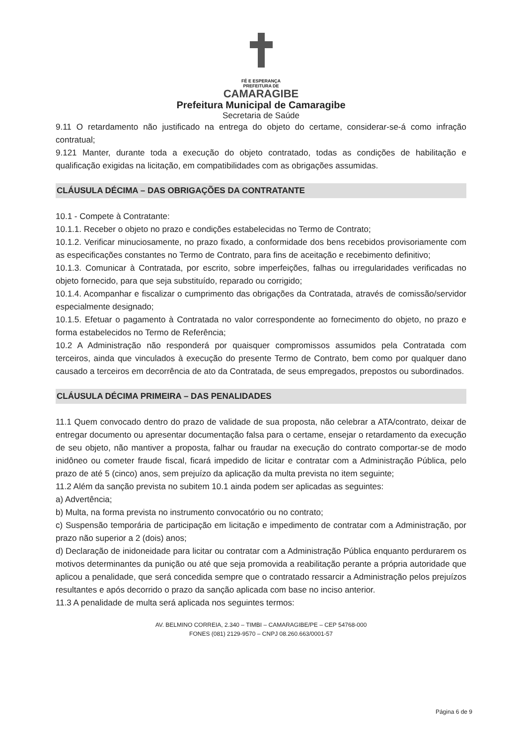FÉ E ESPERANÇA
PREFEITURA DE
CAMARAGIBE
Prefeitura Municipal de Camaragibe
Secretaria de Saúde
9.11 O retardamento não justificado na entrega do objeto do certame, considerar-se-á como infração contratual;
9.121 Manter, durante toda a execução do objeto contratado, todas as condições de habilitação e qualificação exigidas na licitação, em compatibilidades com as obrigações assumidas.
CLÁUSULA DÉCIMA – DAS OBRIGAÇÕES DA CONTRATANTE
10.1 - Compete à Contratante:
10.1.1. Receber o objeto no prazo e condições estabelecidas no Termo de Contrato;
10.1.2. Verificar minuciosamente, no prazo fixado, a conformidade dos bens recebidos provisoriamente com as especificações constantes no Termo de Contrato, para fins de aceitação e recebimento definitivo;
10.1.3. Comunicar à Contratada, por escrito, sobre imperfeições, falhas ou irregularidades verificadas no objeto fornecido, para que seja substituído, reparado ou corrigido;
10.1.4. Acompanhar e fiscalizar o cumprimento das obrigações da Contratada, através de comissão/servidor especialmente designado;
10.1.5. Efetuar o pagamento à Contratada no valor correspondente ao fornecimento do objeto, no prazo e forma estabelecidos no Termo de Referência;
10.2 A Administração não responderá por quaisquer compromissos assumidos pela Contratada com terceiros, ainda que vinculados à execução do presente Termo de Contrato, bem como por qualquer dano causado a terceiros em decorrência de ato da Contratada, de seus empregados, prepostos ou subordinados.
CLÁUSULA DÉCIMA PRIMEIRA – DAS PENALIDADES
11.1 Quem convocado dentro do prazo de validade de sua proposta, não celebrar a ATA/contrato, deixar de entregar documento ou apresentar documentação falsa para o certame, ensejar o retardamento da execução de seu objeto, não mantiver a proposta, falhar ou fraudar na execução do contrato comportar-se de modo inidôneo ou cometer fraude fiscal, ficará impedido de licitar e contratar com a Administração Pública, pelo prazo de até 5 (cinco) anos, sem prejuízo da aplicação da multa prevista no item seguinte;
11.2 Além da sanção prevista no subitem 10.1 ainda podem ser aplicadas as seguintes:
a) Advertência;
b) Multa, na forma prevista no instrumento convocatório ou no contrato;
c) Suspensão temporária de participação em licitação e impedimento de contratar com a Administração, por prazo não superior a 2 (dois) anos;
d) Declaração de inidoneidade para licitar ou contratar com a Administração Pública enquanto perdurarem os motivos determinantes da punição ou até que seja promovida a reabilitação perante a própria autoridade que aplicou a penalidade, que será concedida sempre que o contratado ressarcir a Administração pelos prejuízos resultantes e após decorrido o prazo da sanção aplicada com base no inciso anterior.
11.3 A penalidade de multa será aplicada nos seguintes termos:
AV. BELMINO CORREIA, 2.340 – TIMBI – CAMARAGIBE/PE – CEP 54768-000
FONES (081) 2129-9570 – CNPJ 08.260.663/0001-57
Página 6 de 9